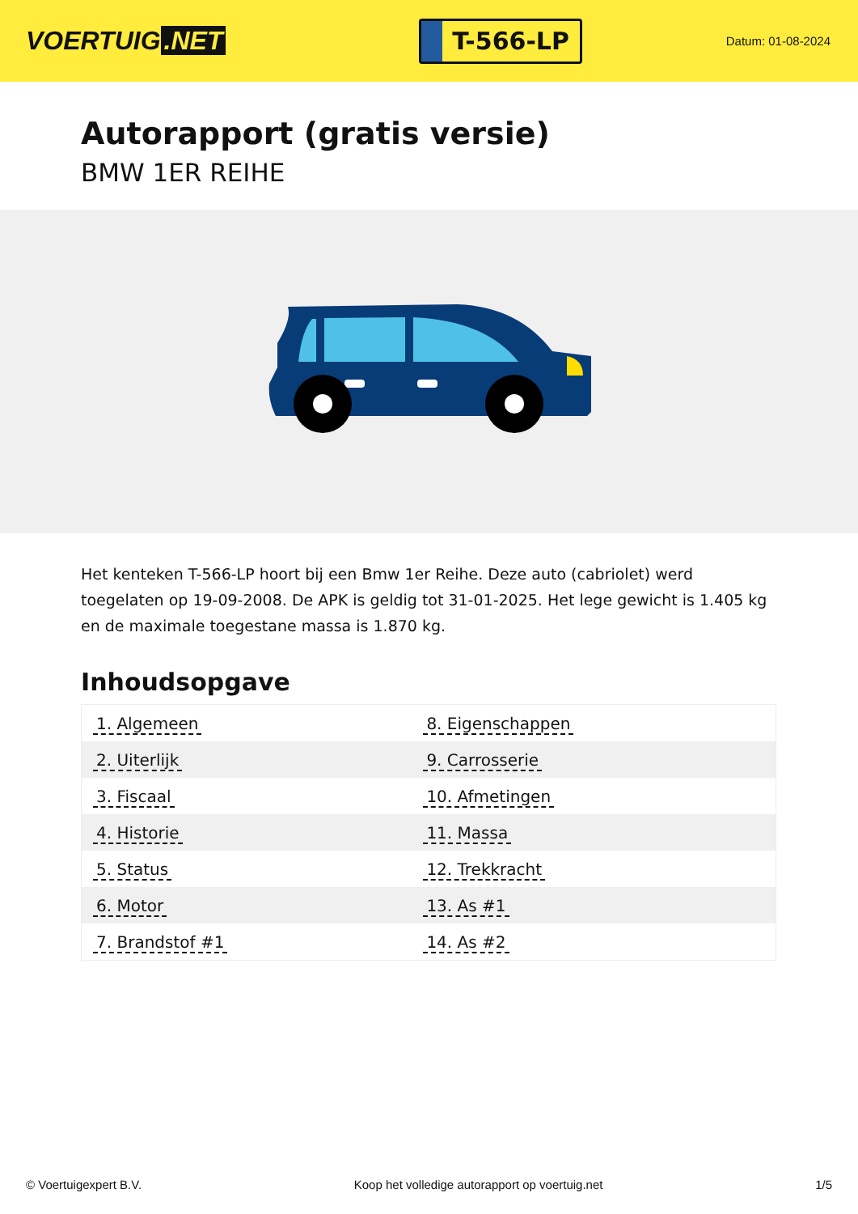VOERTUIG.NET
T-566-LP
Datum: 01-08-2024
Autorapport (gratis versie)
BMW 1ER REIHE
Het kenteken T-566-LP hoort bij een Bmw 1er Reihe. Deze auto (cabriolet) werd toegelaten op 19-09-2008. De APK is geldig tot 31-01-2025. Het lege gewicht is 1.405 kg en de maximale toegestane massa is 1.870 kg.
Inhoudsopgave
| 1. Algemeen | 8. Eigenschappen |
| 2. Uiterlijk | 9. Carrosserie |
| 3. Fiscaal | 10. Afmetingen |
| 4. Historie | 11. Massa |
| 5. Status | 12. Trekkracht |
| 6. Motor | 13. As #1 |
| 7. Brandstof #1 | 14. As #2 |
© Voertuigexpert B.V. Koop het volledige autorapport op voertuig.net 1/5